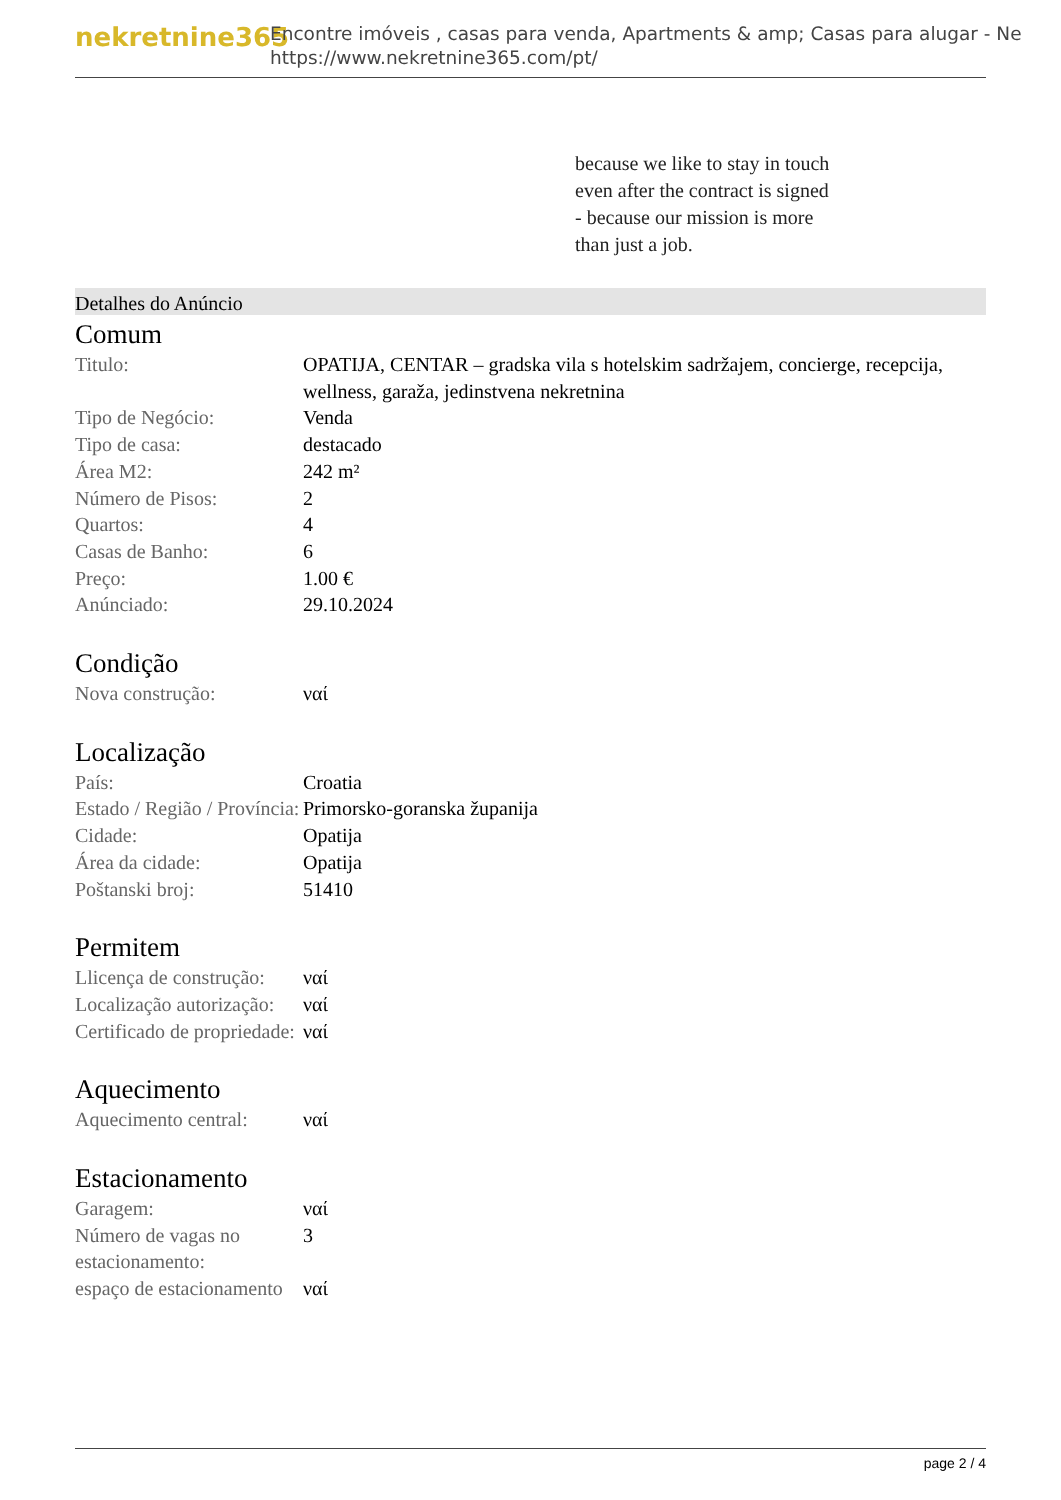nekretnine365
Encontre imóveis , casas para venda, Apartments & amp; Casas para alugar - Ne
https://www.nekretnine365.com/pt/
because we like to stay in touch
even after the contract is signed
- because our mission is more
than just a job.
Detalhes do Anúncio
Comum
| Titulo: | OPATIJA, CENTAR – gradska vila s hotelskim sadržajem, concierge, recepcija, wellness, garaža, jedinstvena nekretnina |
| Tipo de Negócio: | Venda |
| Tipo de casa: | destacado |
| Área M2: | 242 m² |
| Número de Pisos: | 2 |
| Quartos: | 4 |
| Casas de Banho: | 6 |
| Preço: | 1.00 € |
| Anúnciado: | 29.10.2024 |
Condição
| Nova construção: | ναί |
Localização
| País: | Croatia |
| Estado / Região / Província: | Primorsko-goranska županija |
| Cidade: | Opatija |
| Área da cidade: | Opatija |
| Poštanski broj: | 51410 |
Permitem
| Llicença de construção: | ναί |
| Localização autorização: | ναί |
| Certificado de propriedade: | ναί |
Aquecimento
| Aquecimento central: | ναί |
Estacionamento
| Garagem: | ναί |
| Número de vagas no estacionamento: | 3 |
| espaço de estacionamento | ναί |
page 2 / 4